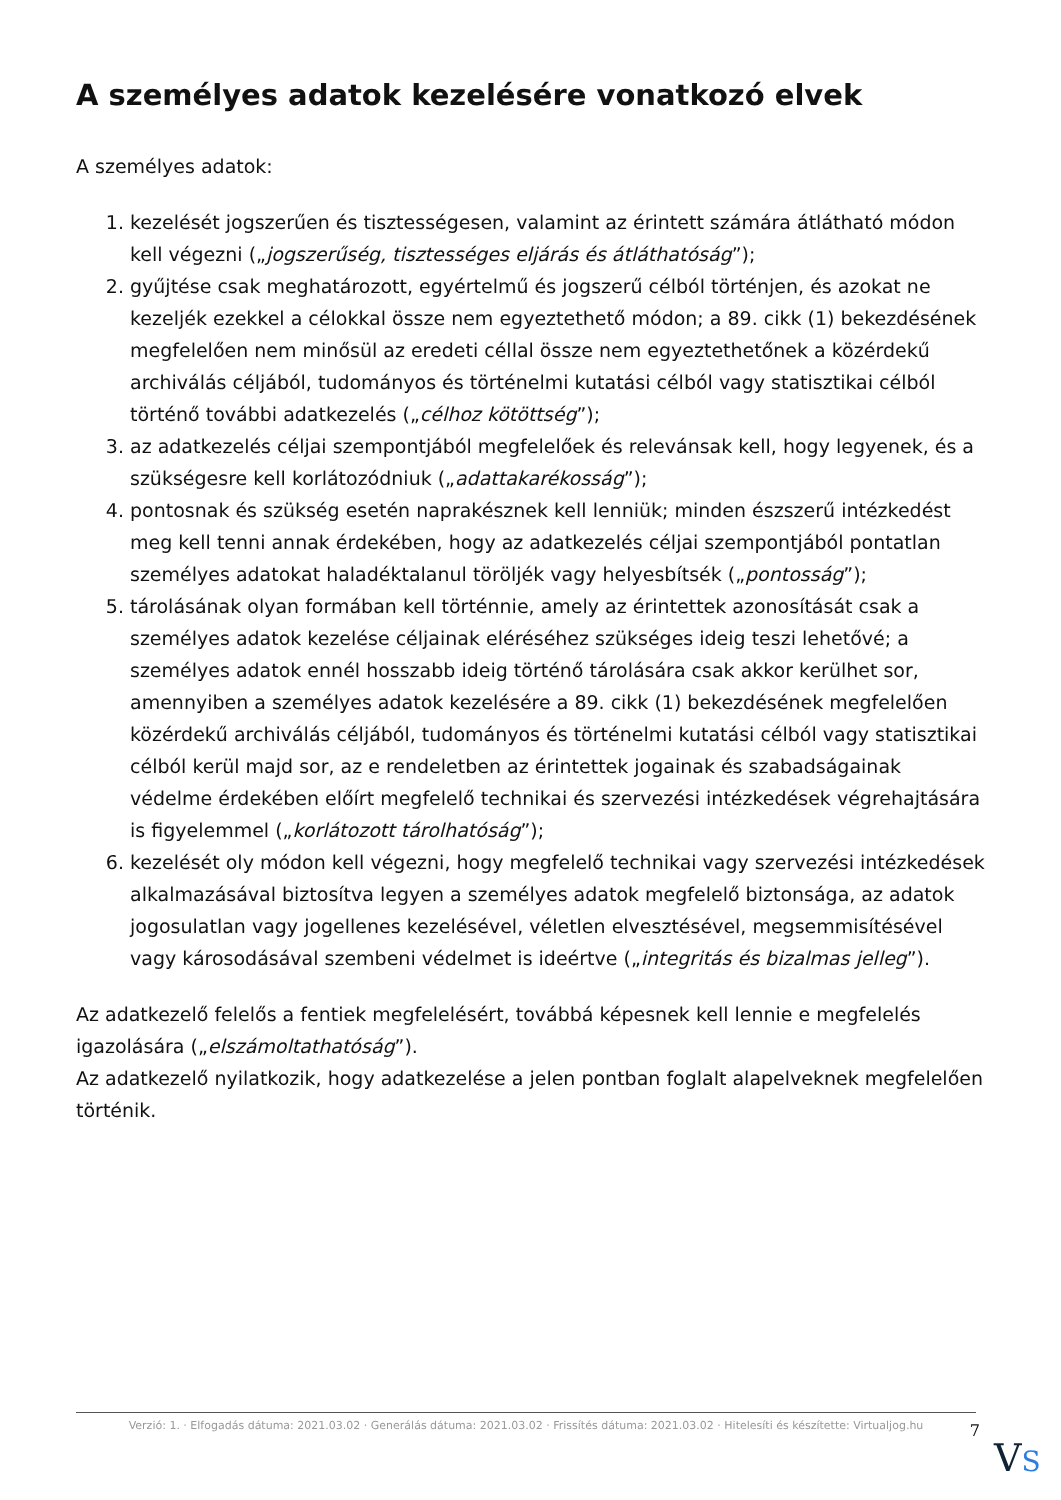A személyes adatok kezelésére vonatkozó elvek
A személyes adatok:
1. kezelését jogszerűen és tisztességesen, valamint az érintett számára átlátható módon kell végezni („jogszerűség, tisztességes eljárás és átláthatóság”);
2. gyűjtése csak meghatározott, egyértelmű és jogszerű célból történjen, és azokat ne kezeljék ezekkel a célokkal össze nem egyeztethető módon; a 89. cikk (1) bekezdésének megfelelően nem minősül az eredeti céllal össze nem egyeztethetőnek a közérdekű archiválás céljából, tudományos és történelmi kutatási célból vagy statisztikai célból történő további adatkezelés („célhoz kötöttség”);
3. az adatkezelés céljai szempontjából megfelelőek és relevánsak kell, hogy legyenek, és a szükségesre kell korlátozódniuk („adattakarékosság”);
4. pontosnak és szükség esetén naprakésznek kell lenniük; minden észszerű intézkedést meg kell tenni annak érdekében, hogy az adatkezelés céljai szempontjából pontatlan személyes adatokat haladéktalanul töröljék vagy helyesbítsék („pontosság”);
5. tárolásának olyan formában kell történnie, amely az érintettek azonosítását csak a személyes adatok kezelése céljainak eléréséhez szükséges ideig teszi lehetővé; a személyes adatok ennél hosszabb ideig történő tárolására csak akkor kerülhet sor, amennyiben a személyes adatok kezelésére a 89. cikk (1) bekezdésének megfelelően közérdekű archiválás céljából, tudományos és történelmi kutatási célból vagy statisztikai célból kerül majd sor, az e rendeletben az érintettek jogainak és szabadságainak védelme érdekében előírt megfelelő technikai és szervezési intézkedések végrehajtására is figyelemmel („korlátozott tárolhatóság”);
6. kezelését oly módon kell végezni, hogy megfelelő technikai vagy szervezési intézkedések alkalmazásával biztosítva legyen a személyes adatok megfelelő biztonsága, az adatok jogosulatlan vagy jogellenes kezelésével, véletlen elvesztésével, megsemmisítésével vagy károsodásával szembeni védelmet is ideértve („integritás és bizalmas jelleg”).
Az adatkezelő felelős a fentiek megfelelésért, továbbá képesnek kell lennie e megfelelés igazolására („elszámoltathatóság”).
Az adatkezelő nyilatkozik, hogy adatkezelése a jelen pontban foglalt alapelveknek megfelelően történik.
Verzió: 1. · Elfogadás dátuma: 2021.03.02 · Generálás dátuma: 2021.03.02 · Frissítés dátuma: 2021.03.02 · Hitelesíti és készítette: Virtualjog.hu
7
VS